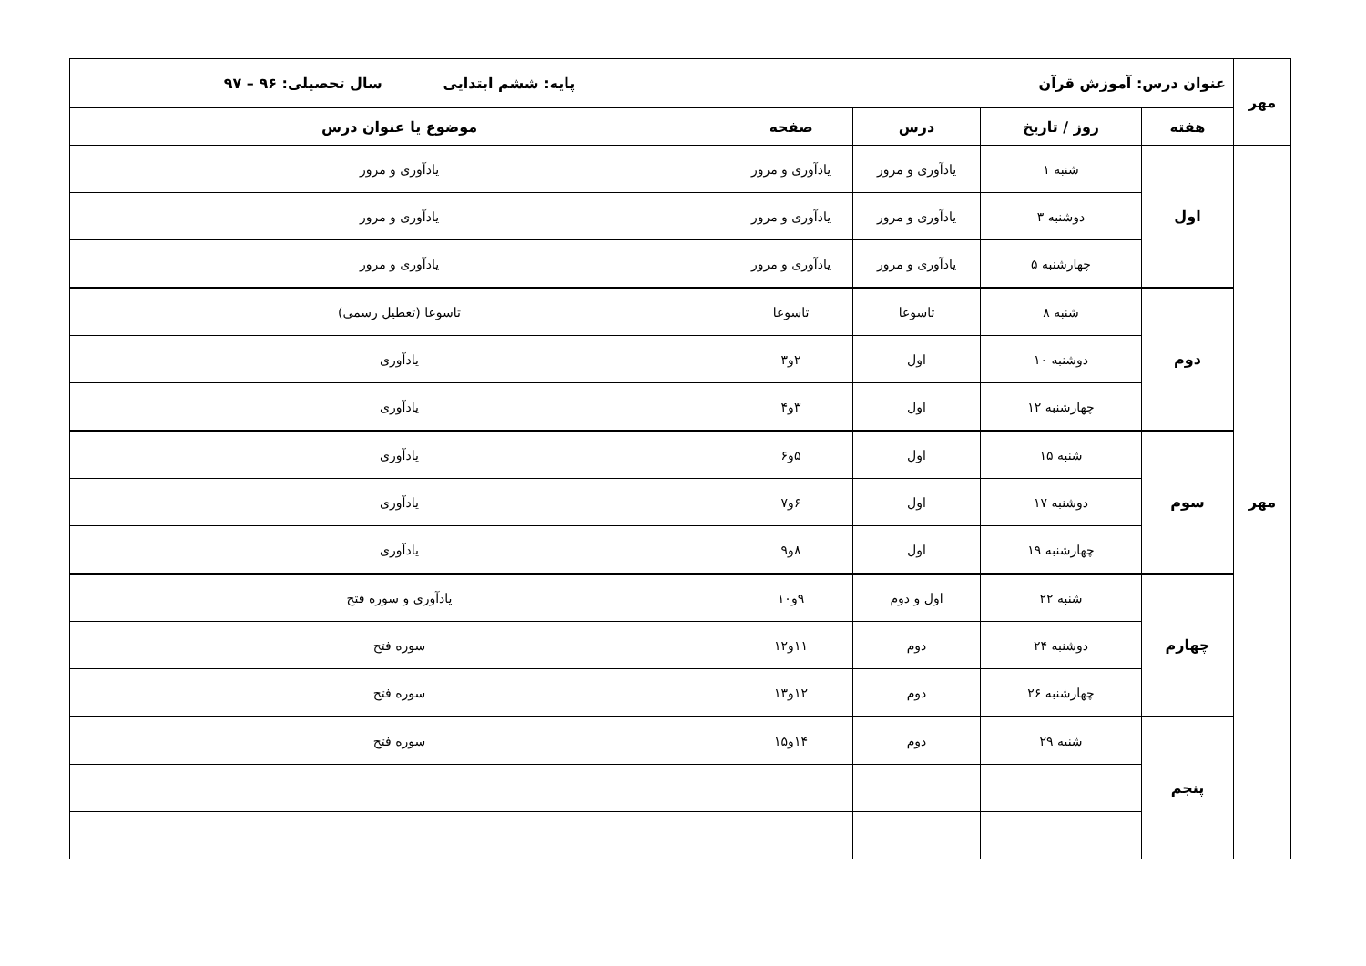| مهر | عنوان درس: آموزش قرآن | | | | پایه: ششم ابتدایی سال تحصیلی: ۹۶ – ۹۷ |
| | هفته | روز / تاریخ | درس | صفحه | موضوع یا عنوان درس |
| مهر | اول | شنبه ۱ | یادآوری و مرور | یادآوری و مرور | یادآوری و مرور |
| | | دوشنبه ۳ | یادآوری و مرور | یادآوری و مرور | یادآوری و مرور |
| | | چهارشنبه ۵ | یادآوری و مرور | یادآوری و مرور | یادآوری و مرور |
| | دوم | شنبه ۸ | تاسوعا | تاسوعا | تاسوعا (تعطیل رسمی) |
| | | دوشنبه ۱۰ | اول | ۲و۳ | یادآوری |
| | | چهارشنبه ۱۲ | اول | ۳و۴ | یادآوری |
| | سوم | شنبه ۱۵ | اول | ۵و۶ | یادآوری |
| | | دوشنبه ۱۷ | اول | ۶و۷ | یادآوری |
| | | چهارشنبه ۱۹ | اول | ۸و۹ | یادآوری |
| | چهارم | شنبه ۲۲ | اول و دوم | ۹و۱۰ | یادآوری و سوره فتح |
| | | دوشنبه ۲۴ | دوم | ۱۱و۱۲ | سوره فتح |
| | | چهارشنبه ۲۶ | دوم | ۱۲و۱۳ | سوره فتح |
| | پنجم | شنبه ۲۹ | دوم | ۱۴و۱۵ | سوره فتح |